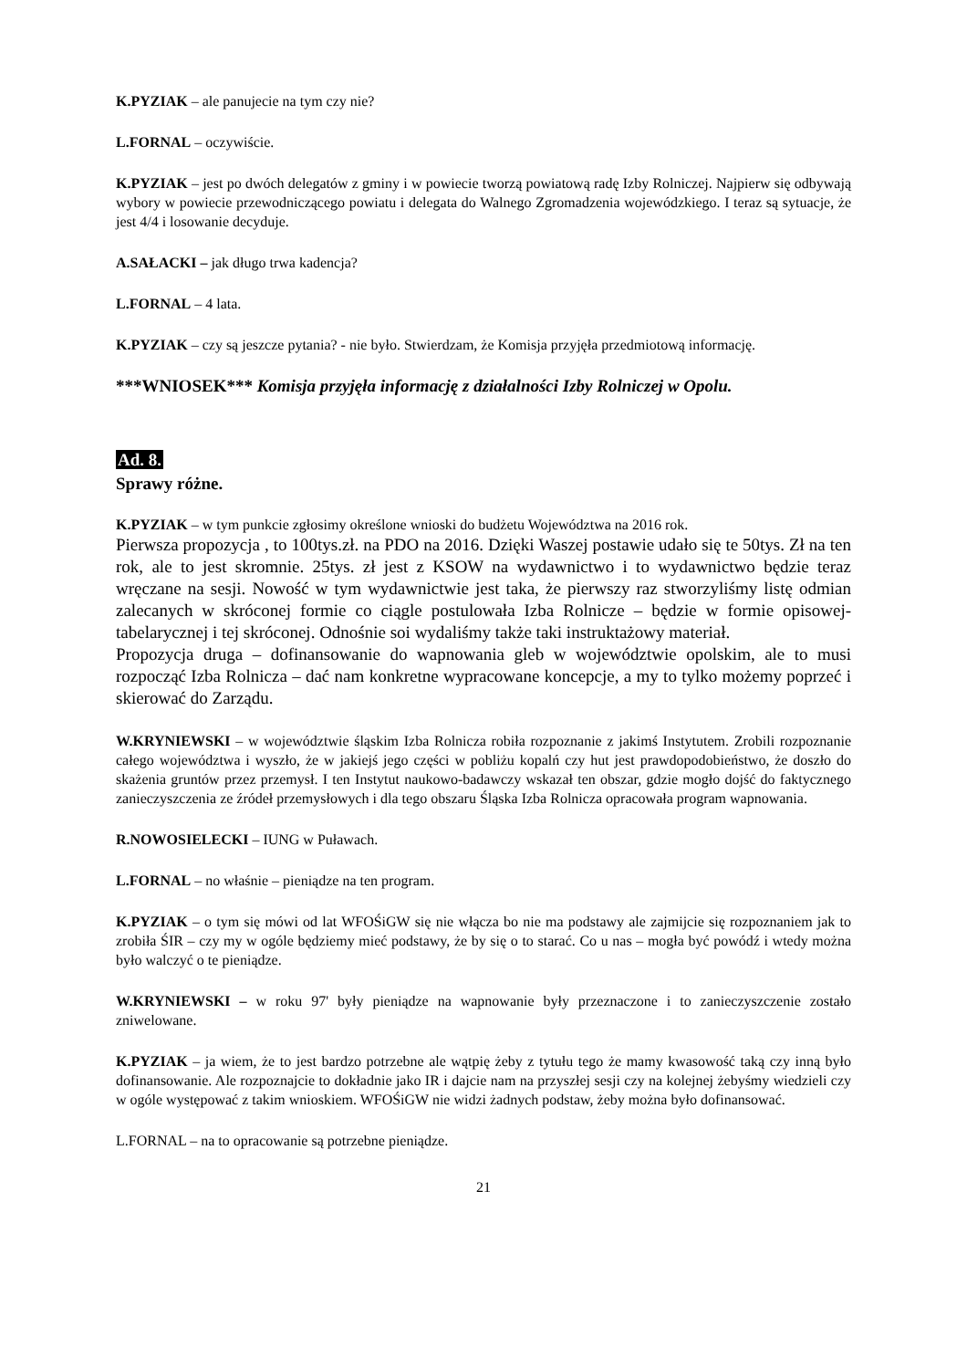K.PYZIAK – ale panujecie na tym czy nie?
L.FORNAL – oczywiście.
K.PYZIAK – jest po dwóch delegatów z gminy i w powiecie tworzą powiatową radę Izby Rolniczej. Najpierw się odbywają wybory w powiecie przewodniczącego powiatu i delegata do Walnego Zgromadzenia wojewódzkiego. I teraz są sytuacje, że jest 4/4 i losowanie decyduje.
A.SAŁACKI – jak długo trwa kadencja?
L.FORNAL – 4 lata.
K.PYZIAK – czy są jeszcze pytania? - nie było. Stwierdzam, że Komisja przyjęła przedmiotową informację.
***WNIOSEK*** Komisja przyjęła informację z działalności Izby Rolniczej w Opolu.
Ad. 8.
Sprawy różne.
K.PYZIAK – w tym punkcie zgłosimy określone wnioski do budżetu Województwa na 2016 rok.
Pierwsza propozycja , to 100tys.zł. na PDO na 2016. Dzięki Waszej postawie udało się te 50tys. Zł na ten rok, ale to jest skromnie. 25tys. zł jest z KSOW na wydawnictwo i to wydawnictwo będzie teraz wręczane na sesji. Nowość w tym wydawnictwie jest taka, że pierwszy raz stworzyliśmy listę odmian zalecanych w skróconej formie co ciągle postulowała Izba Rolnicze – będzie w formie opisowej-tabelarycznej i tej skróconej. Odnośnie soi wydaliśmy także taki instruktażowy materiał.
Propozycja druga – dofinansowanie do wapnowania gleb w województwie opolskim, ale to musi rozpocząć Izba Rolnicza – dać nam konkretne wypracowane koncepcje, a my to tylko możemy poprzeć i skierować do Zarządu.
W.KRYNIEWSKI – w województwie śląskim Izba Rolnicza robiła rozpoznanie z jakimś Instytutem. Zrobili rozpoznanie całego województwa i wyszło, że w jakiejś jego części w pobliżu kopalń czy hut jest prawdopodobieństwo, że doszło do skażenia gruntów przez przemysł. I ten Instytut naukowo-badawczy wskazał ten obszar, gdzie mogło dojść do faktycznego zanieczyszczenia ze źródeł przemysłowych i dla tego obszaru Śląska Izba Rolnicza opracowała program wapnowania.
R.NOWOSIELECKI – IUNG w Puławach.
L.FORNAL – no właśnie – pieniądze na ten program.
K.PYZIAK – o tym się mówi od lat WFOŚiGW się nie włącza bo nie ma podstawy ale zajmijcie się rozpoznaniem jak to zrobiła ŚIR – czy my w ogóle będziemy mieć podstawy, że by się o to starać. Co u nas – mogła być powódź i wtedy można było walczyć o te pieniądze.
W.KRYNIEWSKI – w roku 97' były pieniądze na wapnowanie były przeznaczone i to zanieczyszczenie zostało zniwelowane.
K.PYZIAK – ja wiem, że to jest bardzo potrzebne ale wątpię żeby z tytułu tego że mamy kwasowość taką czy inną było dofinansowanie. Ale rozpoznajcie to dokładnie jako IR i dajcie nam na przyszłej sesji czy na kolejnej żebyśmy wiedzieli czy w ogóle występować z takim wnioskiem. WFOŚiGW nie widzi żadnych podstaw, żeby można było dofinansować.
L.FORNAL – na to opracowanie są potrzebne pieniądze.
21